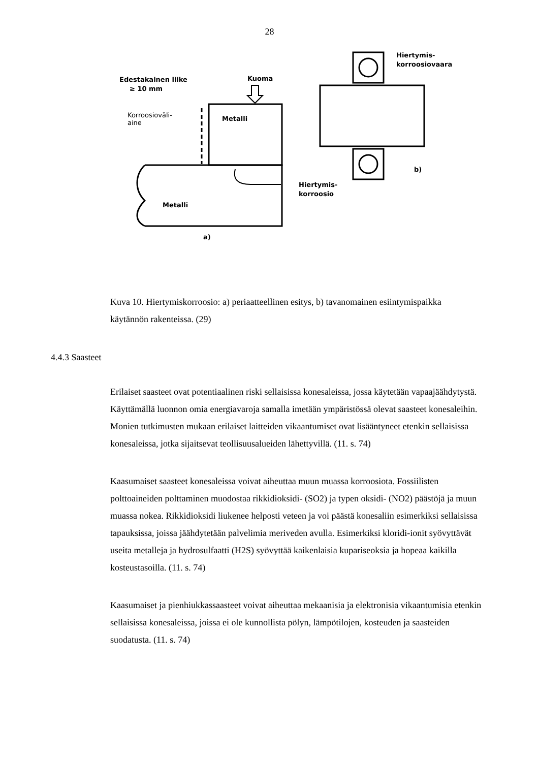28
Edestakainen liike
≥ 10 mm
Kuoma
Metalli
Korroosioväli-
aine
Metalli
Hiertymis-
korroosio
a)
Hiertymis-
korroosiovaara
b)
Kuva 10. Hiertymiskorroosio: a) periaatteellinen esitys, b) tavanomainen esiintymispaikka käytännön rakenteissa. (29)
4.4.3 Saasteet
Erilaiset saasteet ovat potentiaalinen riski sellaisissa konesaleissa, jossa käytetään vapaajäähdytystä. Käyttämällä luonnon omia energiavaroja samalla imetään ympäristössä olevat saasteet konesaleihin. Monien tutkimusten mukaan erilaiset laitteiden vikaantumiset ovat lisääntyneet etenkin sellaisissa konesaleissa, jotka sijaitsevat teollisuusalueiden lähettyvillä. (11. s. 74)
Kaasumaiset saasteet konesaleissa voivat aiheuttaa muun muassa korroosiota. Fossiilisten polttoaineiden polttaminen muodostaa rikkidioksidi- (SO2) ja typen oksidi- (NO2) päästöjä ja muun muassa nokea. Rikkidioksidi liukenee helposti veteen ja voi päästä konesaliin esimerkiksi sellaisissa tapauksissa, joissa jäähdytetään palvelimia meriveden avulla. Esimerkiksi kloridi-ionit syövyttävät useita metalleja ja hydrosulfaatti (H2S) syövyttää kaikenlaisia kupariseoksia ja hopeaa kaikilla kosteustasoilla. (11. s. 74)
Kaasumaiset ja pienhiukkassaasteet voivat aiheuttaa mekaanisia ja elektronisia vikaantumisia etenkin sellaisissa konesaleissa, joissa ei ole kunnollista pölyn, lämpötilojen, kosteuden ja saasteiden suodatusta. (11. s. 74)